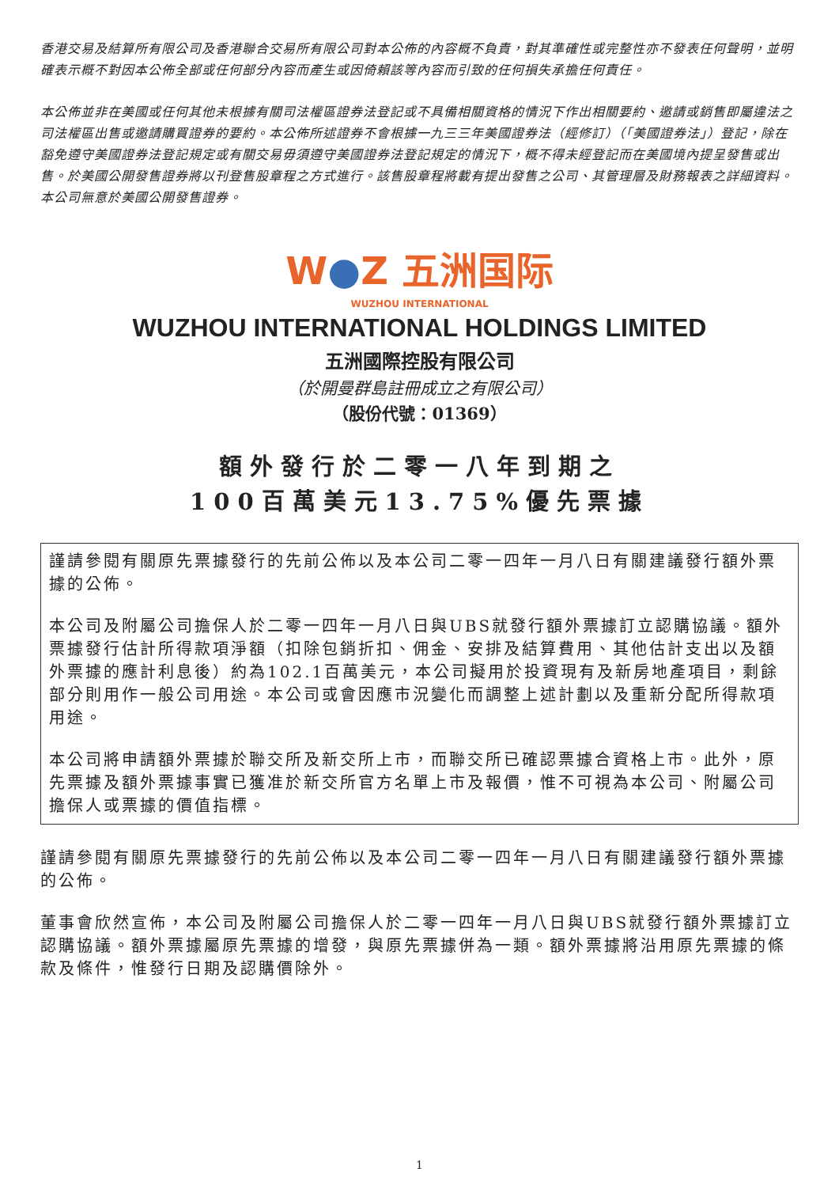香港交易及結算所有限公司及香港聯合交易所有限公司對本公佈的內容概不負責，對其準確性或完整性亦不發表任何聲明，並明確表示概不對因本公佈全部或任何部分內容而產生或因倚賴該等內容而引致的任何損失承擔任何責任。
本公佈並非在美國或任何其他未根據有關司法權區證券法登記或不具備相關資格的情況下作出相關要約、邀請或銷售即屬違法之司法權區出售或邀請購買證券的要約。本公佈所述證券不會根據一九三三年美國證券法（經修訂）（「美國證券法」）登記，除在豁免遵守美國證券法登記規定或有關交易毋須遵守美國證券法登記規定的情況下，概不得未經登記而在美國境內提呈發售或出售。於美國公開發售證券將以刊登售股章程之方式進行。該售股章程將載有提出發售之公司、其管理層及財務報表之詳細資料。本公司無意於美國公開發售證券。
W●Z 五洲国际
WUZHOU INTERNATIONAL
WUZHOU INTERNATIONAL HOLDINGS LIMITED
五洲國際控股有限公司
（於開曼群島註冊成立之有限公司）
（股份代號：01369）
額外發行於二零一八年到期之
100百萬美元13.75%優先票據
謹請參閱有關原先票據發行的先前公佈以及本公司二零一四年一月八日有關建議發行額外票據的公佈。
本公司及附屬公司擔保人於二零一四年一月八日與UBS就發行額外票據訂立認購協議。額外票據發行估計所得款項淨額（扣除包銷折扣、佣金、安排及結算費用、其他估計支出以及額外票據的應計利息後）約為102.1百萬美元，本公司擬用於投資現有及新房地產項目，剩餘部分則用作一般公司用途。本公司或會因應市況變化而調整上述計劃以及重新分配所得款項用途。
本公司將申請額外票據於聯交所及新交所上市，而聯交所已確認票據合資格上市。此外，原先票據及額外票據事實已獲准於新交所官方名單上市及報價，惟不可視為本公司、附屬公司擔保人或票據的價值指標。
謹請參閱有關原先票據發行的先前公佈以及本公司二零一四年一月八日有關建議發行額外票據的公佈。
董事會欣然宣佈，本公司及附屬公司擔保人於二零一四年一月八日與UBS就發行額外票據訂立認購協議。額外票據屬原先票據的增發，與原先票據併為一類。額外票據將沿用原先票據的條款及條件，惟發行日期及認購價除外。
1